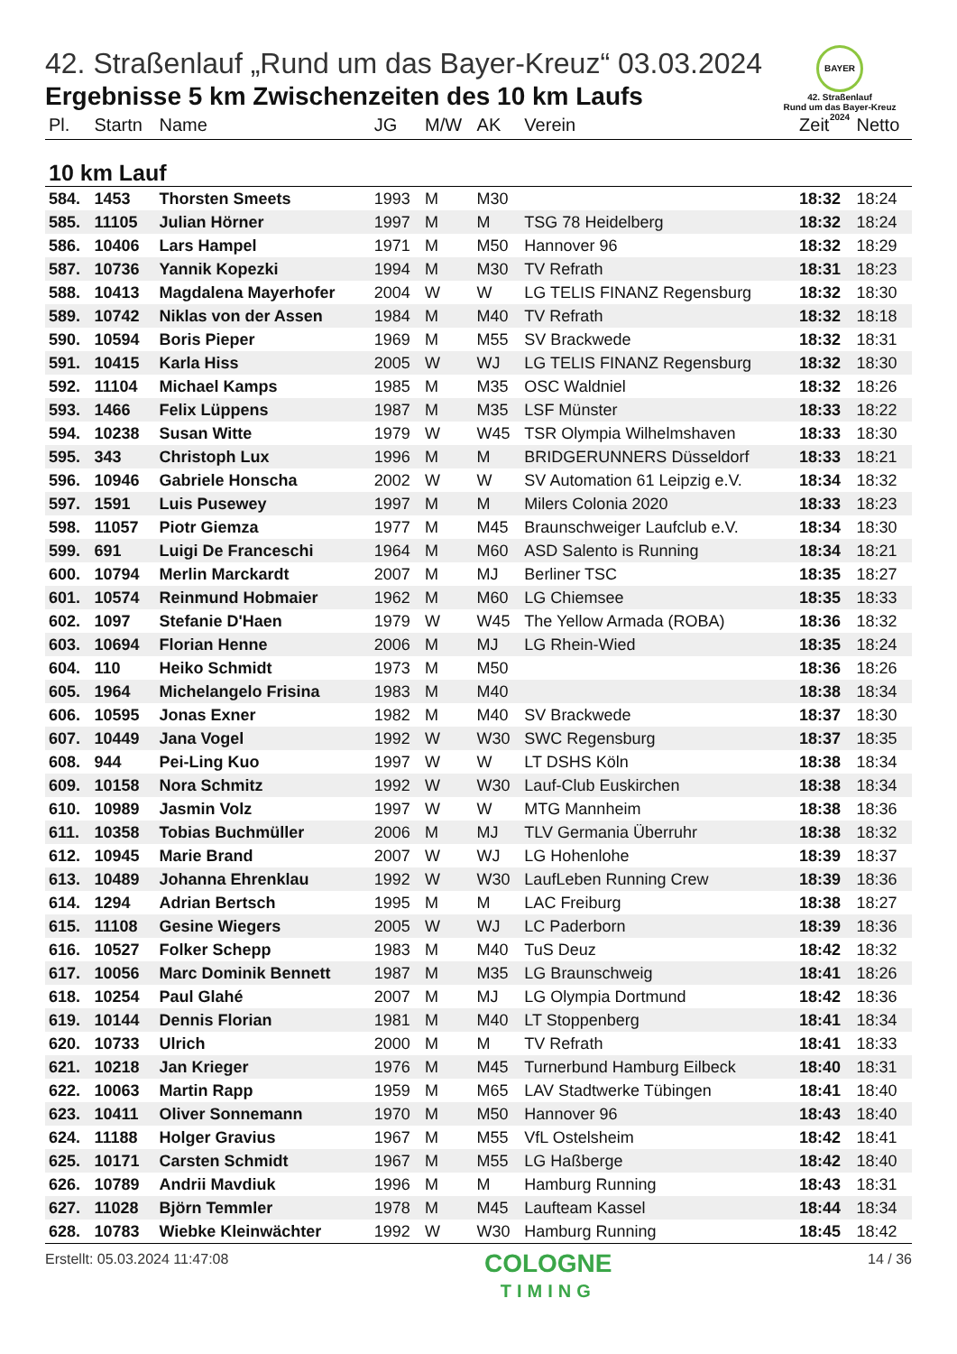BAYER
42. Straßenlauf
Rund um das Bayer-Kreuz
2024
42. Straßenlauf „Rund um das Bayer-Kreuz“ 03.03.2024
Ergebnisse 5 km Zwischenzeiten des 10 km Laufs
| Pl. | Startn | Name | JG | M/W | AK | Verein | Zeit | Netto |
| --- | --- | --- | --- | --- | --- | --- | --- | --- |
| 10 km Lauf | | | | | | | | |
| 584. | 1453 | Thorsten Smeets | 1993 | M | M30 | | 18:32 | 18:24 |
| 585. | 11105 | Julian Hörner | 1997 | M | M | TSG 78 Heidelberg | 18:32 | 18:24 |
| 586. | 10406 | Lars Hampel | 1971 | M | M50 | Hannover 96 | 18:32 | 18:29 |
| 587. | 10736 | Yannik Kopezki | 1994 | M | M30 | TV Refrath | 18:31 | 18:23 |
| 588. | 10413 | Magdalena Mayerhofer | 2004 | W | W | LG TELIS FINANZ Regensburg | 18:32 | 18:30 |
| 589. | 10742 | Niklas von der Assen | 1984 | M | M40 | TV Refrath | 18:32 | 18:18 |
| 590. | 10594 | Boris Pieper | 1969 | M | M55 | SV Brackwede | 18:32 | 18:31 |
| 591. | 10415 | Karla Hiss | 2005 | W | WJ | LG TELIS FINANZ Regensburg | 18:32 | 18:30 |
| 592. | 11104 | Michael Kamps | 1985 | M | M35 | OSC Waldniel | 18:32 | 18:26 |
| 593. | 1466 | Felix Lüppens | 1987 | M | M35 | LSF Münster | 18:33 | 18:22 |
| 594. | 10238 | Susan Witte | 1979 | W | W45 | TSR Olympia Wilhelmshaven | 18:33 | 18:30 |
| 595. | 343 | Christoph Lux | 1996 | M | M | BRIDGERUNNERS Düsseldorf | 18:33 | 18:21 |
| 596. | 10946 | Gabriele Honscha | 2002 | W | W | SV Automation 61 Leipzig e.V. | 18:34 | 18:32 |
| 597. | 1591 | Luis Pusewey | 1997 | M | M | Milers Colonia 2020 | 18:33 | 18:23 |
| 598. | 11057 | Piotr Giemza | 1977 | M | M45 | Braunschweiger Laufclub e.V. | 18:34 | 18:30 |
| 599. | 691 | Luigi De Franceschi | 1964 | M | M60 | ASD Salento is Running | 18:34 | 18:21 |
| 600. | 10794 | Merlin Marckardt | 2007 | M | MJ | Berliner TSC | 18:35 | 18:27 |
| 601. | 10574 | Reinmund Hobmaier | 1962 | M | M60 | LG Chiemsee | 18:35 | 18:33 |
| 602. | 1097 | Stefanie D'Haen | 1979 | W | W45 | The Yellow Armada (ROBA) | 18:36 | 18:32 |
| 603. | 10694 | Florian Henne | 2006 | M | MJ | LG Rhein-Wied | 18:35 | 18:24 |
| 604. | 110 | Heiko Schmidt | 1973 | M | M50 | | 18:36 | 18:26 |
| 605. | 1964 | Michelangelo Frisina | 1983 | M | M40 | | 18:38 | 18:34 |
| 606. | 10595 | Jonas Exner | 1982 | M | M40 | SV Brackwede | 18:37 | 18:30 |
| 607. | 10449 | Jana Vogel | 1992 | W | W30 | SWC Regensburg | 18:37 | 18:35 |
| 608. | 944 | Pei-Ling Kuo | 1997 | W | W | LT DSHS Köln | 18:38 | 18:34 |
| 609. | 10158 | Nora Schmitz | 1992 | W | W30 | Lauf-Club Euskirchen | 18:38 | 18:34 |
| 610. | 10989 | Jasmin Volz | 1997 | W | W | MTG Mannheim | 18:38 | 18:36 |
| 611. | 10358 | Tobias Buchmüller | 2006 | M | MJ | TLV Germania Überruhr | 18:38 | 18:32 |
| 612. | 10945 | Marie Brand | 2007 | W | WJ | LG Hohenlohe | 18:39 | 18:37 |
| 613. | 10489 | Johanna Ehrenklau | 1992 | W | W30 | LaufLeben Running Crew | 18:39 | 18:36 |
| 614. | 1294 | Adrian Bertsch | 1995 | M | M | LAC Freiburg | 18:38 | 18:27 |
| 615. | 11108 | Gesine Wiegers | 2005 | W | WJ | LC Paderborn | 18:39 | 18:36 |
| 616. | 10527 | Folker Schepp | 1983 | M | M40 | TuS Deuz | 18:42 | 18:32 |
| 617. | 10056 | Marc Dominik Bennett | 1987 | M | M35 | LG Braunschweig | 18:41 | 18:26 |
| 618. | 10254 | Paul Glahé | 2007 | M | MJ | LG Olympia Dortmund | 18:42 | 18:36 |
| 619. | 10144 | Dennis Florian | 1981 | M | M40 | LT Stoppenberg | 18:41 | 18:34 |
| 620. | 10733 | Ulrich | 2000 | M | M | TV Refrath | 18:41 | 18:33 |
| 621. | 10218 | Jan Krieger | 1976 | M | M45 | Turnerbund Hamburg Eilbeck | 18:40 | 18:31 |
| 622. | 10063 | Martin Rapp | 1959 | M | M65 | LAV Stadtwerke Tübingen | 18:41 | 18:40 |
| 623. | 10411 | Oliver Sonnemann | 1970 | M | M50 | Hannover 96 | 18:43 | 18:40 |
| 624. | 11188 | Holger Gravius | 1967 | M | M55 | VfL Ostelsheim | 18:42 | 18:41 |
| 625. | 10171 | Carsten Schmidt | 1967 | M | M55 | LG Haßberge | 18:42 | 18:40 |
| 626. | 10789 | Andrii Mavdiuk | 1996 | M | M | Hamburg Running | 18:43 | 18:31 |
| 627. | 11028 | Björn Temmler | 1978 | M | M45 | Laufteam Kassel | 18:44 | 18:34 |
| 628. | 10783 | Wiebke Kleinwächter | 1992 | W | W30 | Hamburg Running | 18:45 | 18:42 |
Erstellt: 05.03.2024 11:47:08
COLOGNE
TIMING
14 / 36